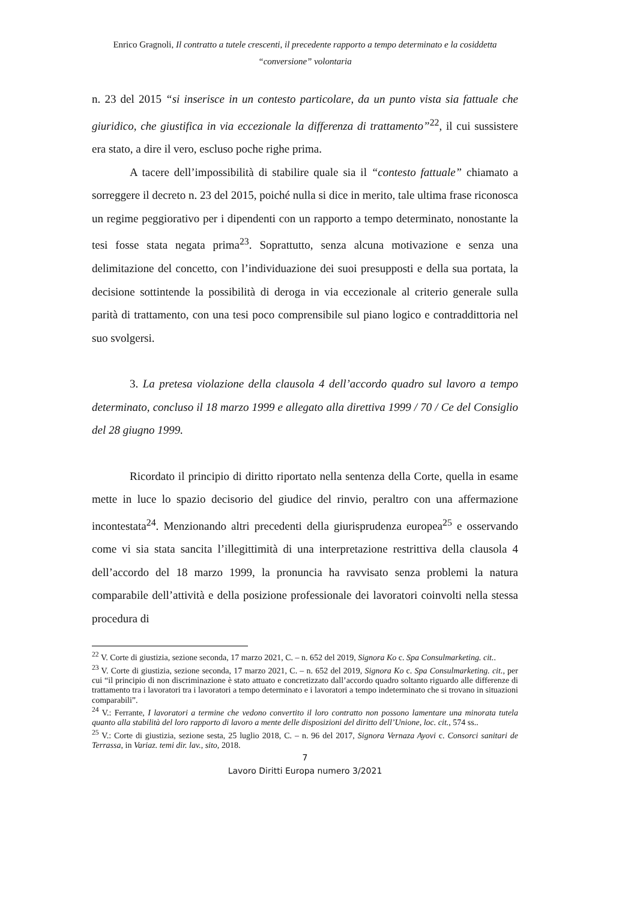Enrico Gragnoli, Il contratto a tutele crescenti, il precedente rapporto a tempo determinato e la cosiddetta
“conversione” volontaria
n. 23 del 2015 “si inserisce in un contesto particolare, da un punto vista sia fattuale che giuridico, che giustifica in via eccezionale la differenza di trattamento”<sup>22</sup>, il cui sussistere era stato, a dire il vero, escluso poche righe prima.
A tacere dell’impossibilità di stabilire quale sia il “contesto fattuale” chiamato a sorreggere il decreto n. 23 del 2015, poiché nulla si dice in merito, tale ultima frase riconosca un regime peggiorativo per i dipendenti con un rapporto a tempo determinato, nonostante la tesi fosse stata negata prima<sup>23</sup>. Soprattutto, senza alcuna motivazione e senza una delimitazione del concetto, con l’individuazione dei suoi presupposti e della sua portata, la decisione sottintende la possibilità di deroga in via eccezionale al criterio generale sulla parità di trattamento, con una tesi poco comprensibile sul piano logico e contraddittoria nel suo svolgersi.
3. La pretesa violazione della clausola 4 dell’accordo quadro sul lavoro a tempo determinato, concluso il 18 marzo 1999 e allegato alla direttiva 1999 / 70 / Ce del Consiglio del 28 giugno 1999.
Ricordato il principio di diritto riportato nella sentenza della Corte, quella in esame mette in luce lo spazio decisorio del giudice del rinvio, peraltro con una affermazione incontestata<sup>24</sup>. Menzionando altri precedenti della giurisprudenza europea<sup>25</sup> e osservando come vi sia stata sancita l’illegittimità di una interpretazione restrittiva della clausola 4 dell’accordo del 18 marzo 1999, la pronuncia ha ravvisato senza problemi la natura comparabile dell’attività e della posizione professionale dei lavoratori coinvolti nella stessa procedura di
<sup>22</sup> V. Corte di giustizia, sezione seconda, 17 marzo 2021, C. – n. 652 del 2019, Signora Ko c. Spa Consulmarketing. cit..
<sup>23</sup> V. Corte di giustizia, sezione seconda, 17 marzo 2021, C. – n. 652 del 2019, Signora Ko c. Spa Consulmarketing. cit., per cui “il principio di non discriminazione è stato attuato e concretizzato dall’accordo quadro soltanto riguardo alle differenze di trattamento tra i lavoratori tra i lavoratori a tempo determinato e i lavoratori a tempo indeterminato che si trovano in situazioni comparabili”.
<sup>24</sup> V.: Ferrante, I lavoratori a termine che vedono convertito il loro contratto non possono lamentare una minorata tutela quanto alla stabilità del loro rapporto di lavoro a mente delle disposizioni del diritto dell’Unione, loc. cit., 574 ss..
<sup>25</sup> V.: Corte di giustizia, sezione sesta, 25 luglio 2018, C. – n. 96 del 2017, Signora Vernaza Ayovi c. Consorci sanitari de Terrassa, in Variaz. temi dir. lav., sito, 2018.
7
Lavoro Diritti Europa numero 3/2021